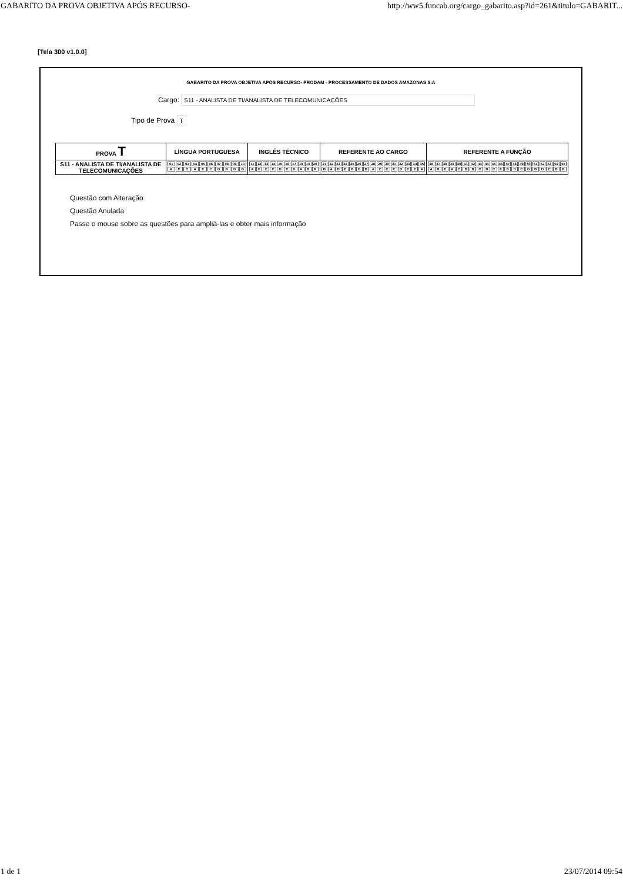GABARITO DA PROVA OBJETIVA APÓS RECURSO- http://ww5.funcab.org/cargo_gabarito.asp?id=261&titulo=GABARIT...
[Tela 300 v1.0.0]
GABARITO DA PROVA OBJETIVA APÓS RECURSO- PRODAM - PROCESSAMENTO DE DADOS AMAZONAS S.A
Cargo: S11 - ANALISTA DE TI/ANALISTA DE TELECOMUNICAÇÕES
Tipo de Prova T
| PROVA T | LÍNGUA PORTUGUESA | INGLÊS TÉCNICO | REFERENTE AO CARGO | REFERENTE A FUNÇÃO |
| --- | --- | --- | --- | --- |
| S11 - ANALISTA DE TI/ANALISTA DE TELECOMUNICAÇÕES | / 01 / 02 / 03 / 04 / 05 / 06 / 07 / 08 / 09 / 10 / / A / E / C / A / E / C / D / B / D / B / | / 11 / 12 / 13 / 14 / 15 / 16 / 17 / 18 / 19 / 20 / / A / E / E / C / D / C / D / A / B / B / | / 21 / 22 / 23 / 24 / 25 / 26 / 27 / 28 / 29 / 30 / 31 / 32 / 33 / 34 / 35 / / B / A / D / E / B / D / B / A / C / C / E / D / C / E / A / | / 36 / 37 / 38 / 39 / 40 / 41 / 42 / 43 / 44 / 45 / 46 / 47 / 48 / 49 / 50 / 51 / 52 / 53 / 54 / 55 / / A / B / E / A / C / B / B / C / B / C / E / B / D / C / D / B / D / C / B / B / |
Questão com Alteração
Questão Anulada
Passe o mouse sobre as questões para ampliá-las e obter mais informação
1 de 1 23/07/2014 09:54